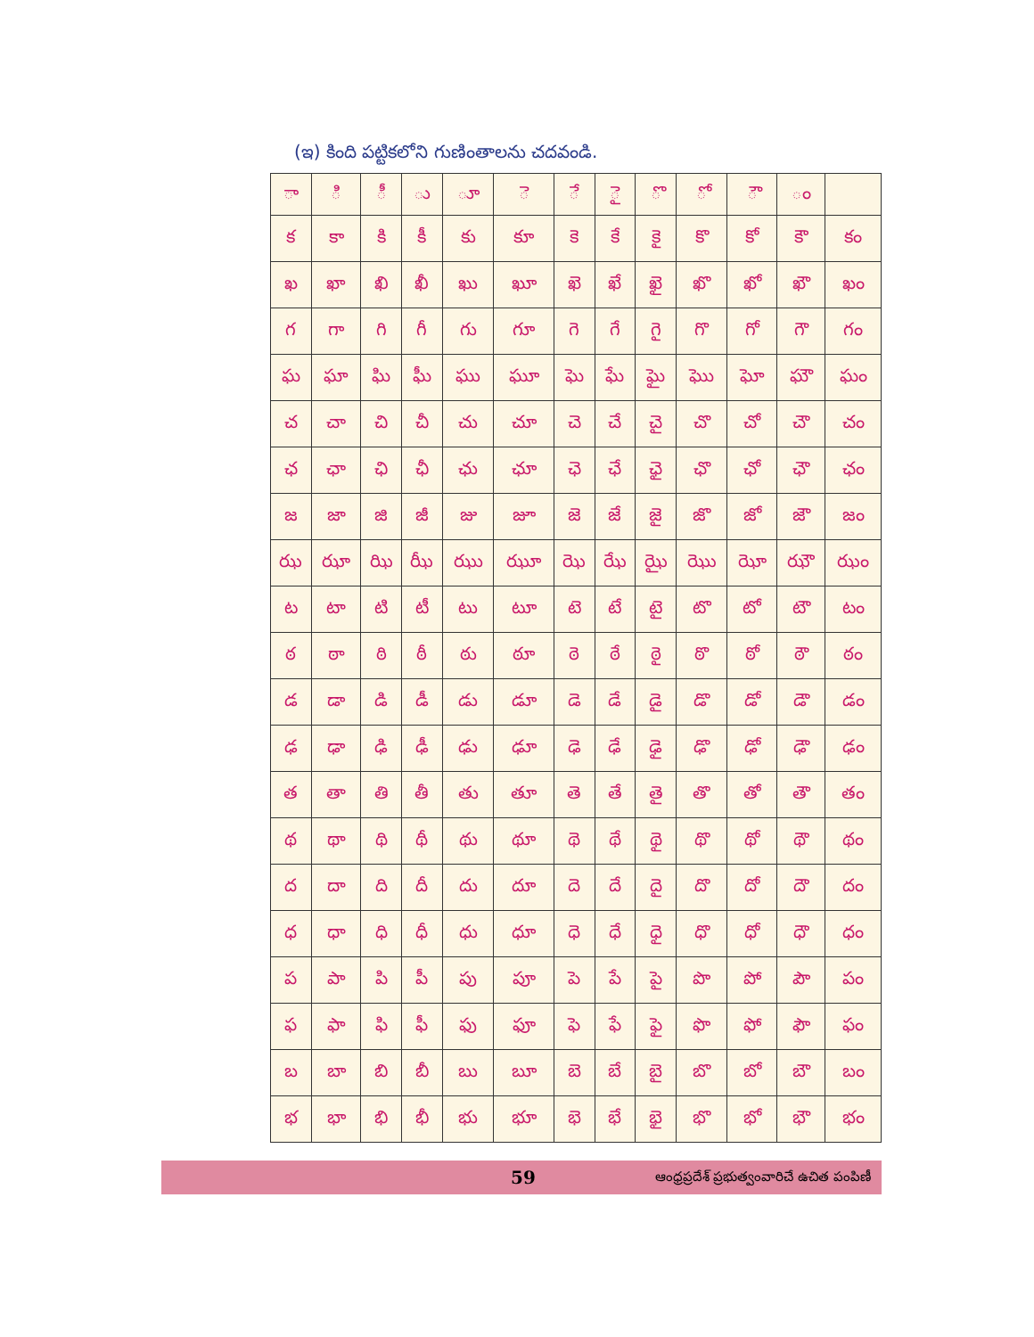(ఇ) కింది పట్టికలోని గుణింతాలను చదవండి.
| ా | ి | ీ | ు | ూ | ె | ే | ై | ొ | ో | ౌ | ం | |
| క | కా | కి | కీ | కు | కూ | కె | కే | కై | కొ | కో | కౌ | కం |
| ఖ | ఖా | ఖి | ఖీ | ఖు | ఖూ | ఖె | ఖే | ఖై | ఖొ | ఖో | ఖౌ | ఖం |
| గ | గా | గి | గీ | గు | గూ | గె | గే | గై | గొ | గో | గౌ | గం |
| ఘ | ఘా | ఘి | ఘీ | ఘు | ఘూ | ఘె | ఘే | ఘై | ఘొ | ఘో | ఘౌ | ఘం |
| చ | చా | చి | చీ | చు | చూ | చె | చే | చై | చొ | చో | చౌ | చం |
| ఛ | ఛా | ఛి | ఛీ | ఛు | ఛూ | ఛె | ఛే | ఛై | ఛొ | ఛో | ఛౌ | ఛం |
| జ | జా | జి | జీ | జు | జూ | జె | జే | జై | జొ | జో | జౌ | జం |
| ఝ | ఝా | ఝి | ఝీ | ఝు | ఝూ | ఝె | ఝే | ఝై | ఝొ | ఝో | ఝౌ | ఝం |
| ట | టా | టి | టీ | టు | టూ | టె | టే | టై | టొ | టో | టౌ | టం |
| ఠ | ఠా | ఠి | ఠీ | ఠు | ఠూ | ఠె | ఠే | ఠై | ఠొ | ఠో | ఠౌ | ఠం |
| డ | డా | డి | డీ | డు | డూ | డె | డే | డై | డొ | డో | డౌ | డం |
| ఢ | ఢా | ఢి | ఢీ | ఢు | ఢూ | ఢె | ఢే | ఢై | ఢొ | ఢో | ఢౌ | ఢం |
| త | తా | తి | తీ | తు | తూ | తె | తే | తై | తొ | తో | తౌ | తం |
| థ | థా | థి | థీ | థు | థూ | థె | థే | థై | థొ | థో | థౌ | థం |
| ద | దా | ది | దీ | దు | దూ | దె | దే | దై | దొ | దో | దౌ | దం |
| ధ | ధా | ధి | ధీ | ధు | ధూ | ధె | ధే | ధై | ధొ | ధో | ధౌ | ధం |
| ప | పా | పి | పీ | పు | పూ | పె | పే | పై | పొ | పో | పౌ | పం |
| ఫ | ఫా | ఫి | ఫీ | ఫు | ఫూ | ఫె | ఫే | ఫై | ఫొ | ఫో | ఫౌ | ఫం |
| బ | బా | బి | బీ | బు | బూ | బె | బే | బై | బొ | బో | బౌ | బం |
| భ | భా | భి | భీ | భు | భూ | భె | భే | భై | భొ | భో | భౌ | భం |
59 ఆంధ్రప్రదేశ్ ప్రభుత్వంవారిచే ఉచిత పంపిణీ